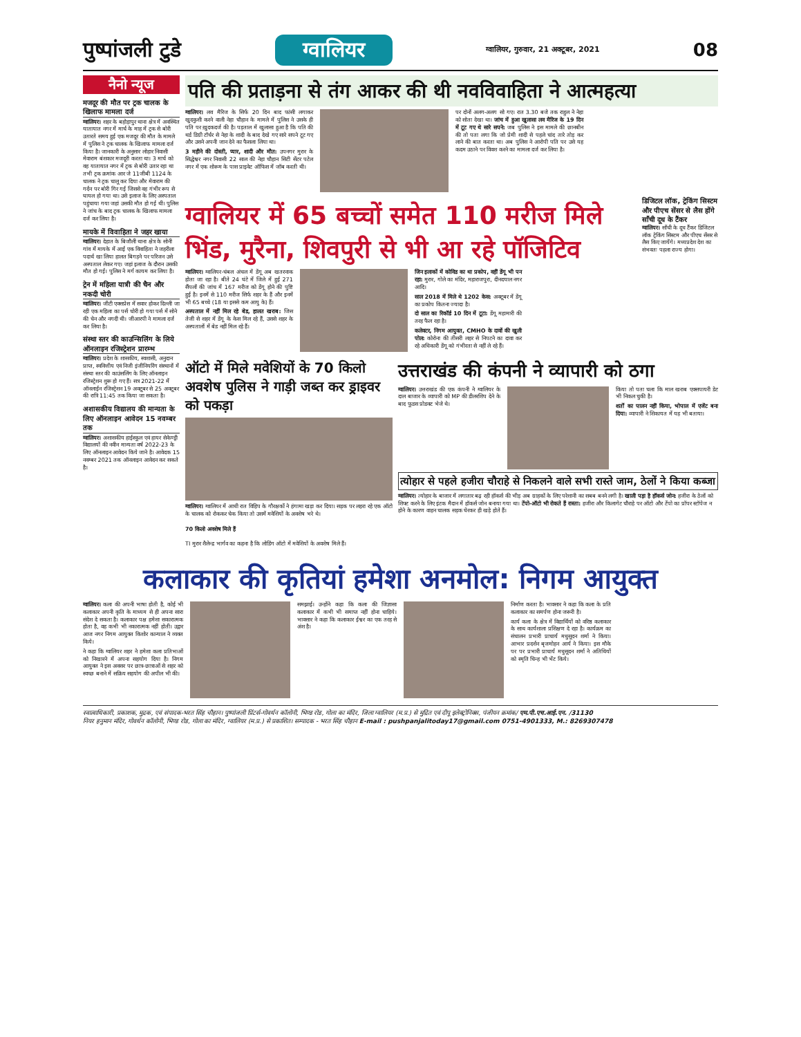पुष्पांजली टुडे ग्वालियर ग्वालियर, गुरुवार, 21 अक्टूबर, 2021 08
नैनो न्यूज
मजदूर की मौत पर ट्रक चालक के खिलाफ मामला दर्ज
ग्वालियर। शहर के बहोड़ापुर थाना क्षेत्र में अवस्थित यातायात नगर में मार्च के माह में ट्रक से बोरी उतारते समय हुई एक मजदूर की मौत के मामले में पुलिस ने ट्रक चालक के खिलाफ मामला दर्ज किया है। जानकारी के अनुसार लोहार निवासी मेवाराम बंशकार मजदूरी करता था। 3 मार्च को वह यातायात नगर में ट्रक से बोरी उतार रहा था तभी ट्रक क्रमांक आर जे 11जीबी 1124 के चालक ने ट्रक चालू कर दिया और मेवाराम की गर्दन पर बोरी गिर गई जिससे वह गंभीर रूप से घायल हो गया था। उसे इलाज के लिए अस्पताल पहुंचाया गया जहां उसकी मौत हो गई थी। पुलिस ने जांच के बाद ट्रक चालक के खिलाफ मामला दर्ज कर लिया है।
मायके में विवाहिता ने जहर खाया
ग्वालियर। देहात के बिजौली थाना क्षेत्र के सोनी गांव में मायके में आई एक विवाहिता ने जहरीला पदार्थ खा लिया हालत बिगड़ने पर परिजन उसे अस्पताल लेकर गए। जहां इलाज के दौरान उसकी मौत हो गई। पुलिस ने मर्ग कायम कर लिया है।
ट्रेन में महिला यात्री की चैन और नकदी चोरी
ग्वालियर। जीटी एक्सप्रेस में सवार होकर दिल्ली जा रही एक महिला का पर्स चोरी हो गया पर्स में सोने की चेन और नगदी थी। जीआरपी ने मामला दर्ज कर लिया है।
संस्था स्तर की काउन्सिलिंग के लिये ऑनलाइन रजिस्ट्रेशन प्रारम्भ
ग्वालियर। प्रदेश के शासकीय, स्वशासी, अनुदान प्राप्त, स्ववित्तीय एवं निजी इंजीनियरिंग संस्थानों में संस्था स्तर की काउंसलिंग के लिए ऑनलाइन रजिस्ट्रेशन शुरू हो गए हैं। सत्र 2021-22 में ऑनलाईन रजिस्ट्रेशन 19 अक्टूबर से 25 अक्टूबर की रात्रि 11:45 तक किया जा सकता है।
अशासकीय विद्यालय की मान्यता के लिए ऑनलाइन आवेदन 15 नवम्बर तक
ग्वालियर। अशासकीय हाईस्कूल एवं हायर सेकेण्ड्री विद्यालयों की नवीन मान्यता वर्ष 2022-23 के लिए ऑनलाइन आवेदन किये जाने है। आवेदक 15 नवम्बर 2021 तक ऑनलाइन आवेदन कर सकते है।
पति की प्रताड़ना से तंग आकर की थी नवविवाहिता ने आत्महत्या
ग्वालियर। लव मैरिज के सिर्फ 20 दिन बाद फांसी लगाकर खुदकुशी करने वाली नेहा चौहान के मामले में पुलिस ने उसके ही पति पर ख़ुदकदर्ज की है। पड़ताल में खुलासा हुआ है कि पति की थर्ड डिग्री टॉर्चर से नेहा के शादी के बाद देखे गए सारे सपने टूट गए और उसने अपनी जान देने का फैसला लिया था।
3 महीने की दोस्ती, प्यार, शादी और मौत: उपनगर मुरार के सिद्धेश्वर नगर निवासी 22 साल की नेहा चौहान सिटी सेंटर पटेल नगर में एक शोरूम के पास प्राइवेट ऑफिस में जॉब करती थी।
पर दोनों अलग-अलग सो गए। रात 3.30 बजे तक राहुल ने नेहा को सोता देखा था। जांच में हुआ खुलासा लव मैरिज के 19 दिन में टूट गए थे सारे सपने: जब पुलिस ने इस मामले की छानबीन की तो पता लगा कि जो प्रेमी शादी से पहले चांद तारे तोड़ कर लाने की बात करता था। अब पुलिस ने आरोपी पति पर उसे यह कदम उठाने पर विवश करने का मामला दर्ज कर लिया है।
ग्वालियर में 65 बच्चों समेत 110 मरीज मिले भिंड, मुरैना, शिवपुरी से भी आ रहे पॉजिटिव
ग्वालियर। ग्वालियर-चंबल अंचल में डेंगू अब खतरनाक होता जा रहा है। बीते 24 घंटे में जिले में हुई 271 सैंपलों की जांच में 167 मरीज को डेंगू होने की पुष्टि हुई है। इनमें से 110 मरीज सिर्फ शहर के हैं और इनमें भी 65 बच्चे (18 या इससे कम आयु के) हैं।
अस्पताल में नहीं मिल रहे बेड, हालत खराब: जिस तेजी से शहर में डेंगू के केस मिल रहे हैं, उससे शहर के अस्पतालों में बेड नहीं मिल रहे हैं।
जिन इलाकों में कोविड का था प्रकोप, वहीं डेंगू भी पन रहा: मुरार, गोले का मंदिर, महाराजपुरा, दीनदयाल नगर आदि।
साल 2018 में मिले थे 1202 केस: अक्टूबर में डेंगू का प्रकोप कितना ज्यादा है।
दो साल का रिकॉर्ड 10 दिन में टूटा: डेंगू महामारी की तरह फैल रहा है।
कलेक्टर, निगम आयुक्त, CMHO के दावों की खुली पोल: कोरोना की तीसरी लहर से निपटने का दावा कर रहे अधिकारी डेंगू को गंभीरता से नहीं ले रहे हैं।
डिजिटल लॉक, ट्रेकिंग सिस्टम और पीएच सेंसर से लैस होंगे साँची दूध के टैंकर
ग्वालियर। साँची के दूध टैंकर डिजिटल लॉक ट्रेकिंग सिस्टम और पीएच सेंसर से लैस किए जायेंगे। मध्यप्रदेश देश का संभवतः पहला राज्य होगा।
ऑटो में मिले मवेशियों के 70 किलो अवशेष पुलिस ने गाड़ी जब्त कर ड्राइवर को पकड़ा
ग्वालियर। ग्वालियर में आधी रात विहिप के गौरक्षकों ने हंगामा खड़ा कर दिया। सड़क पर लहरा रहे एक ऑटो के चालक को रोककर चेक किया तो उसमें मवेशियों के अवशेष भरे थे।
70 किलो अवशेष मिले हैं
TI मुरार शैलेन्द्र भार्गव का कहना है कि लोडिंग ऑटो में मवेशियों के अवशेष मिले हैं।
उत्तराखंड की कंपनी ने व्यापारी को ठगा
ग्वालियर। उत्तराखंड की एक कंपनी ने ग्वालियर के दाल बाजार के व्यापारी को MP की डीलरशिप देने के बाद फूडस प्रोडक्ट भेजे थे।
किया तो पता चला कि माल खराब एक्सपायरी डेट भी निकल चुकी है।
शर्तों का पालन नहीं किया, भोपाल में एजेंट बना दिया: व्यापारी ने शिकायत में यह भी बताया।
त्योहार से पहले हजीरा चौराहे से निकलने वाले सभी रास्ते जाम, ठेलों ने किया कब्जा
ग्वालियर। त्योहार के बाजार में लगातार बढ़ रही हॉकर्स की भीड़ अब ग्राहकों के लिए परेशानी का सबब बनने लगी है। खाली पड़ा है हॉकर्स जोन: हजीरा के ठेलों को शिफ्ट करने के लिए इंटक मैदान में हॉकर्स जोन बनाया गया था। टेंपो-ऑटो भी रोकते हैं रास्ता: हजीरा और किलागेट चौराहे पर ऑटो और टेंपो का प्रॉपर स्टॉपेज न होने के कारण वाहन चालक सड़क घेरकर ही खड़े होते हैं।
कलाकार की कृतियां हमेशा अनमोल: निगम आयुक्त
ग्वालियर। कला की अपनी भाषा होती है, कोई भी कलाकार अपनी कृति के माध्यम से ही अपना सारा संदेश दे सकता है। कलाकार पक्ष हमेशा सकारात्मक होता है, वह कभी भी नकारात्मक नहीं होती। उद्गार आज नगर निगम आयुक्त किशोर कान्याल ने व्यक्त किये।
ने कहा कि ग्वालियर शहर ने हमेशा कला प्रतिभाओं को निखारने में अपना सहयोग दिया है। निगम आयुक्त ने इस अवसर पर छात्र-छात्राओं से शहर को स्वच्छ बनाने में सक्रिय सहयोग की अपील भी की।
समझाई। उन्होंने कहा कि कला की जिज्ञासा कलाकार में कभी भी समाप्त नहीं होना चाहिये। भावसार ने कहा कि कलाकार ईश्वर का एक तरह से अंश है।
निर्माण करता है। भावसार ने कहा कि कला के प्रति कलाकार का समर्पण होना जरूरी है।
कार्य कला के क्षेत्र में विद्यार्थियों को वरिष्ठ कलाकार के साथ कार्यशाला प्रशिक्षण दे रहा है। कार्यक्रम का संचालन प्रभारी प्राचार्य मधुसूदन शर्मा ने किया। आभार प्रदर्शन बृजमोहन आर्य ने किया। इस मौके पर पर प्रभारी प्राचार्य मधुसूदन शर्मा ने अतिथियों को स्मृति चिन्ह भी भेंट किये।
स्वात्वाधिकारी, प्रकाशक, मुद्रक, एवं संपादक-भरत सिंह चौहान। पुष्पांजली प्रिंटर्स-गोवर्धन कॉलोनी, भिण्ड रोड, गोला का मंदिर, जिला ग्वालियर (म.प्र.) से मुद्रित एवं दीपू इलेक्ट्रोनिक्स, पंजीयन क्रमांक/ एम.पी.एच.आई.एन. /31130
नियर हनुमान मंदिर, गोवर्धन कॉलोनी, भिण्ड रोड, गोला का मंदिर, ग्वालियर (म.प्र.) से प्रकाशित। सम्पादक - भरत सिंह चौहान E-mail : pushpanjalitoday17@gmail.com 0751-4901333, M.: 8269307478